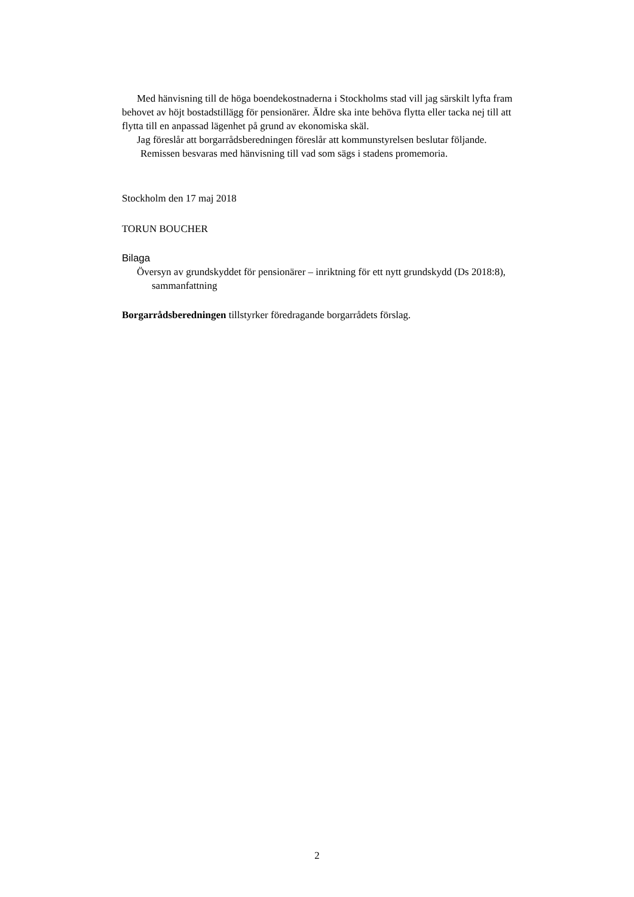Med hänvisning till de höga boendekostnaderna i Stockholms stad vill jag särskilt lyfta fram behovet av höjt bostadstillägg för pensionärer. Äldre ska inte behöva flytta eller tacka nej till att flytta till en anpassad lägenhet på grund av ekonomiska skäl.
Jag föreslår att borgarrådsberedningen föreslår att kommunstyrelsen beslutar följande.
Remissen besvaras med hänvisning till vad som sägs i stadens promemoria.
Stockholm den 17 maj 2018
TORUN BOUCHER
Bilaga
Översyn av grundskyddet för pensionärer – inriktning för ett nytt grundskydd (Ds 2018:8), sammanfattning
Borgarrådsberedningen tillstyrker föredragande borgarrådets förslag.
2